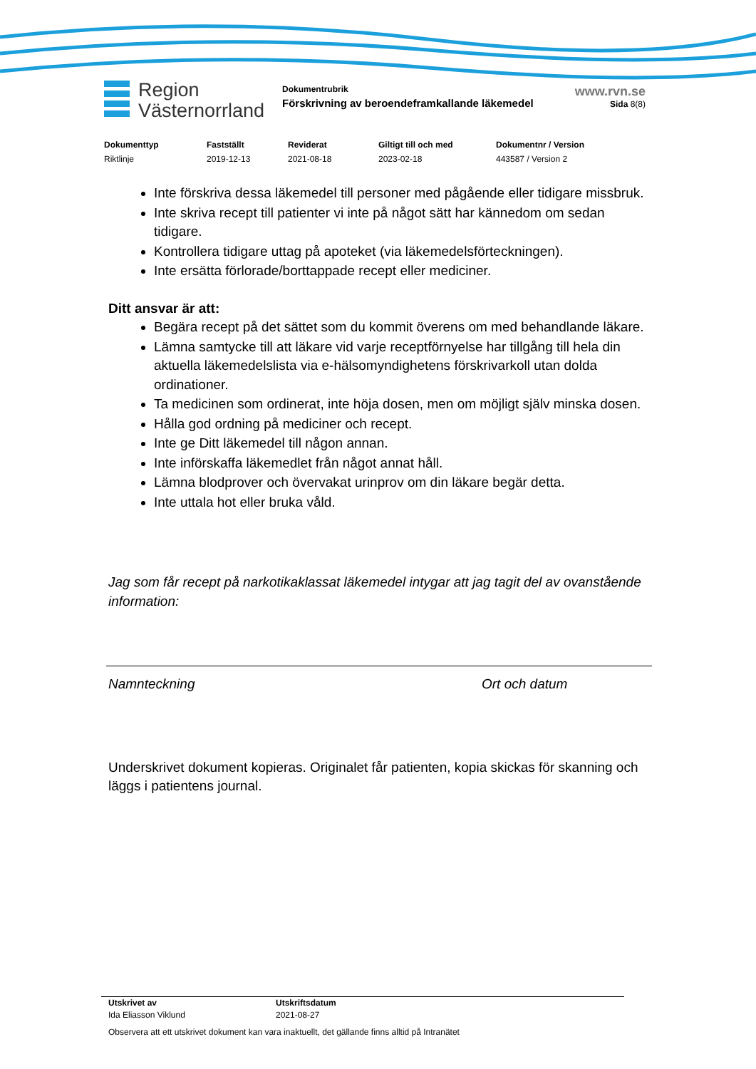Region
Västernorrland
Dokumentrubrik
Förskrivning av beroendeframkallande läkemedel
www.rvn.se
Sida 8(8)
Dokumenttyp
Riktlinje
Fastställt
2019-12-13
Reviderat
2021-08-18
Giltigt till och med
2023-02-18
Dokumentnr / Version
443587 / Version 2
Inte förskriva dessa läkemedel till personer med pågående eller tidigare missbruk.
Inte skriva recept till patienter vi inte på något sätt har kännedom om sedan tidigare.
Kontrollera tidigare uttag på apoteket (via läkemedelsförteckningen).
Inte ersätta förlorade/borttappade recept eller mediciner.
Ditt ansvar är att:
Begära recept på det sättet som du kommit överens om med behandlande läkare.
Lämna samtycke till att läkare vid varje receptförnyelse har tillgång till hela din aktuella läkemedelslista via e-hälsomyndighetens förskrivarkoll utan dolda ordinationer.
Ta medicinen som ordinerat, inte höja dosen, men om möjligt själv minska dosen.
Hålla god ordning på mediciner och recept.
Inte ge Ditt läkemedel till någon annan.
Inte införskaffa läkemedlet från något annat håll.
Lämna blodprover och övervakat urinprov om din läkare begär detta.
Inte uttala hot eller bruka våld.
Jag som får recept på narkotikaklassat läkemedel intygar att jag tagit del av ovanstående information:
Namnteckning Ort och datum
Underskrivet dokument kopieras. Originalet får patienten, kopia skickas för skanning och läggs i patientens journal.
Utskrivet av
Ida Eliasson Viklund
Utskriftsdatum
2021-08-27
Observera att ett utskrivet dokument kan vara inaktuellt, det gällande finns alltid på Intranätet